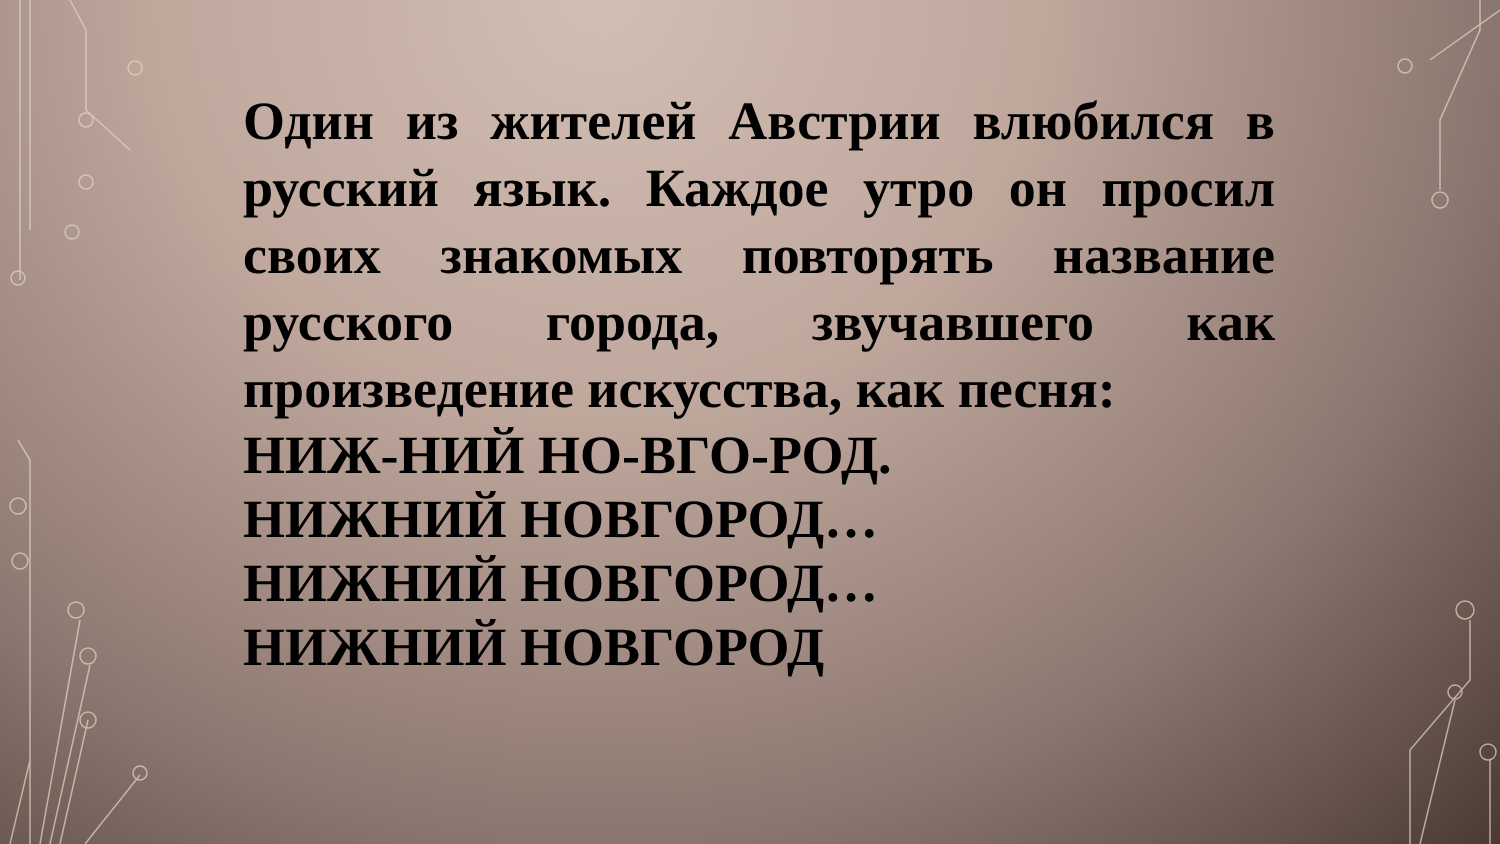Один из жителей Австрии влюбился в русский язык. Каждое утро он просил своих знакомых повторять название русского города, звучавшего как произведение искусства, как песня:
НИЖ-НИЙ НО-ВГО-РОД.
НИЖНИЙ НОВГОРОД…
НИЖНИЙ НОВГОРОД…
НИЖНИЙ НОВГОРОД